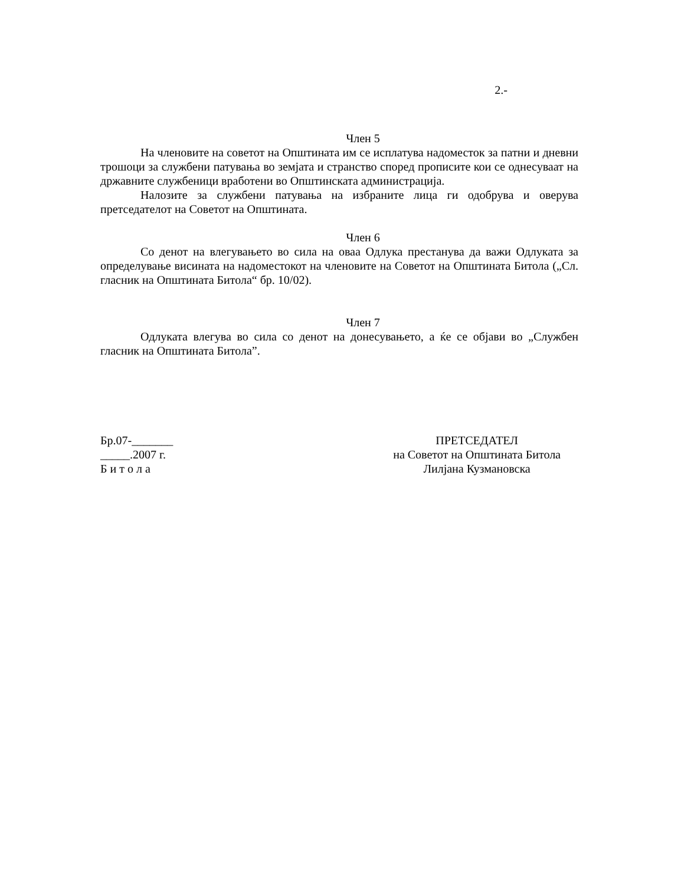2.-
Член 5
На членовите на советот на Општината им се исплатува надоместок за патни и дневни трошоци за службени патувања во земјата и странство според прописите кои се однесуваат на државните службеници вработени во Општинската администрација.
Налозите за службени патувања на избраните лица ги одобрува и оверува претседателот на Советот на Општината.
Член 6
Со денот на влегувањето во сила на оваа Одлука престанува да важи Одлуката за определување висината на надоместокот на членовите на Советот на Општината Битола („Сл. гласник на Општината Битола“ бр. 10/02).
Член 7
Одлуката влегува во сила со денот на донесувањето, а ќе се објави во „Службен гласник на Општината Битола”.
Бр.07-_______
_____.2007 г.
Б и т о л а
ПРЕТСЕДАТЕЛ
на Советот на Општината Битола
Лилјана Кузмановска